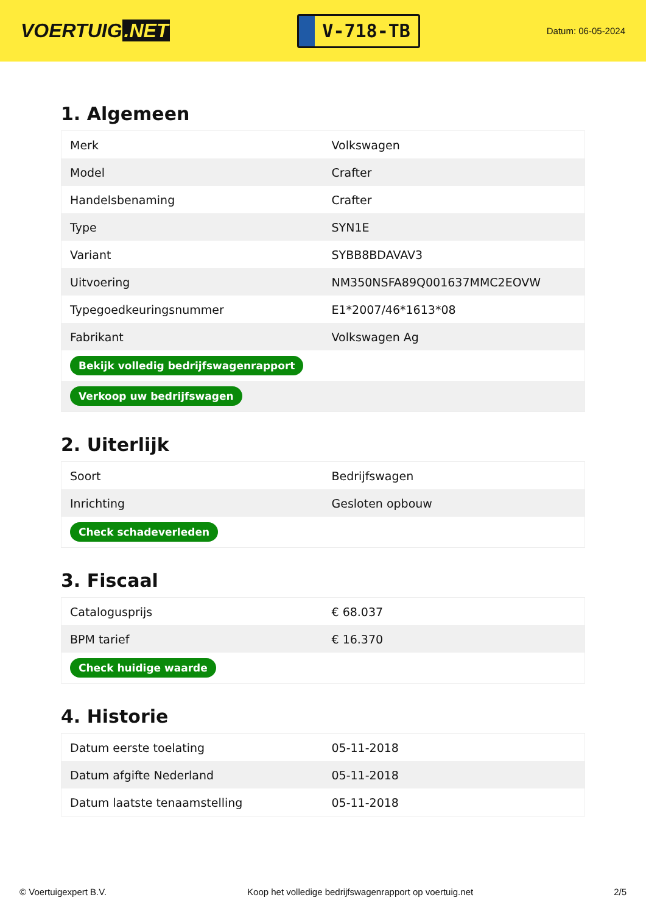VOERTUIG.NET
V-718-TB
Datum: 06-05-2024
1. Algemeen
| Merk | Volkswagen |
| Model | Crafter |
| Handelsbenaming | Crafter |
| Type | SYN1E |
| Variant | SYBB8BDAVAV3 |
| Uitvoering | NM350NSFA89Q001637MMC2EOVW |
| Typegoedkeuringsnummer | E1*2007/46*1613*08 |
| Fabrikant | Volkswagen Ag |
| Bekijk volledig bedrijfswagenrapport | |
| Verkoop uw bedrijfswagen | |
2. Uiterlijk
| Soort | Bedrijfswagen |
| Inrichting | Gesloten opbouw |
| Check schadeverleden | |
3. Fiscaal
| Catalogusprijs | € 68.037 |
| BPM tarief | € 16.370 |
| Check huidige waarde | |
4. Historie
| Datum eerste toelating | 05-11-2018 |
| Datum afgifte Nederland | 05-11-2018 |
| Datum laatste tenaamstelling | 05-11-2018 |
© Voertuigexpert B.V. Koop het volledige bedrijfswagenrapport op voertuig.net 2/5